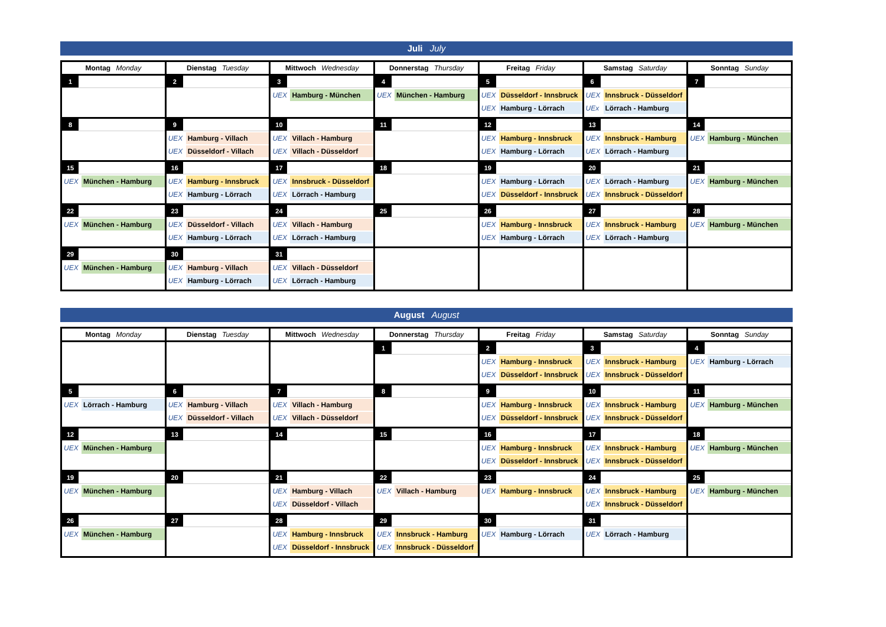Juli July
| Montag Monday | Dienstag Tuesday | Mittwoch Wednesday | Donnerstag Thursday | Freitag Friday | Samstag Saturday | Sonntag Sunday |
| --- | --- | --- | --- | --- | --- | --- |
| 1 | 2 | 3 UEX Hamburg - München | 4 UEX München - Hamburg | 5 UEX Düsseldorf - Innsbruck UEX Hamburg - Lörrach | 6 UEX Innsbruck - Düsseldorf UEx Lörrach - Hamburg | 7 |
| 8 | 9 UEX Hamburg - Villach UEX Düsseldorf - Villach | 10 UEX Villach - Hamburg UEX Villach - Düsseldorf | 11 | 12 UEX Hamburg - Innsbruck UEX Hamburg - Lörrach | 13 UEX Innsbruck - Hamburg UEX Lörrach - Hamburg | 14 UEX Hamburg - München |
| 15 UEX München - Hamburg | 16 UEX Hamburg - Innsbruck UEX Hamburg - Lörrach | 17 UEX Innsbruck - Düsseldorf UEX Lörrach - Hamburg | 18 | 19 UEX Hamburg - Lörrach UEX Düsseldorf - Innsbruck | 20 UEX Lörrach - Hamburg UEX Innsbruck - Düsseldorf | 21 UEX Hamburg - München |
| 22 UEX München - Hamburg | 23 UEX Düsseldorf - Villach UEX Hamburg - Lörrach | 24 UEX Villach - Hamburg UEX Lörrach - Hamburg | 25 | 26 UEX Hamburg - Innsbruck UEX Hamburg - Lörrach | 27 UEX Innsbruck - Hamburg UEX Lörrach - Hamburg | 28 UEX Hamburg - München |
| 29 UEX München - Hamburg | 30 UEX Hamburg - Villach UEX Hamburg - Lörrach | 31 UEX Villach - Düsseldorf UEX Lörrach - Hamburg | | | | |
August August
| Montag Monday | Dienstag Tuesday | Mittwoch Wednesday | Donnerstag Thursday | Freitag Friday | Samstag Saturday | Sonntag Sunday |
| --- | --- | --- | --- | --- | --- | --- |
| | | | 1 | 2 UEX Hamburg - Innsbruck UEX Düsseldorf - Innsbruck | 3 UEX Innsbruck - Hamburg UEX Innsbruck - Düsseldorf | 4 UEX Hamburg - Lörrach |
| 5 UEX Lörrach - Hamburg | 6 UEX Hamburg - Villach UEX Düsseldorf - Villach | 7 UEX Villach - Hamburg UEX Villach - Düsseldorf | 8 | 9 UEX Hamburg - Innsbruck UEX Düsseldorf - Innsbruck | 10 UEX Innsbruck - Hamburg UEX Innsbruck - Düsseldorf | 11 UEX Hamburg - München |
| 12 UEX München - Hamburg | 13 | 14 | 15 | 16 UEX Hamburg - Innsbruck UEX Düsseldorf - Innsbruck | 17 UEX Innsbruck - Hamburg UEX Innsbruck - Düsseldorf | 18 UEX Hamburg - München |
| 19 UEX München - Hamburg | 20 | 21 UEX Hamburg - Villach UEX Düsseldorf - Villach | 22 UEX Villach - Hamburg | 23 UEX Hamburg - Innsbruck | 24 UEX Innsbruck - Hamburg UEX Innsbruck - Düsseldorf | 25 UEX Hamburg - München |
| 26 UEX München - Hamburg | 27 | 28 UEX Hamburg - Innsbruck UEX Düsseldorf - Innsbruck | 29 UEX Innsbruck - Hamburg UEX Innsbruck - Düsseldorf | 30 UEX Hamburg - Lörrach | 31 UEX Lörrach - Hamburg | |